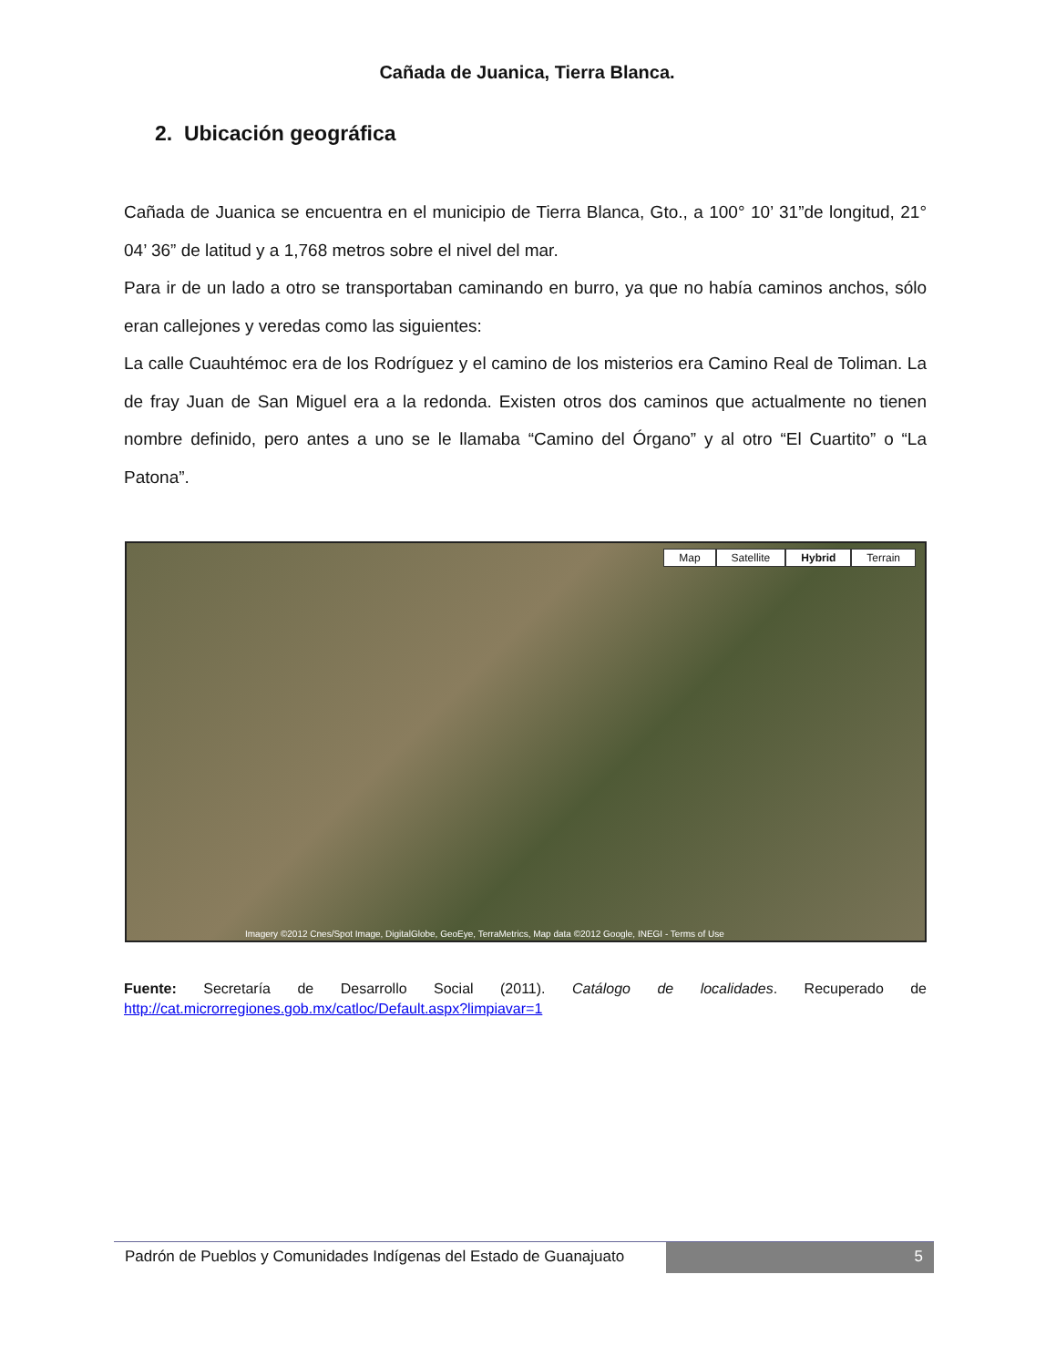Cañada de Juanica, Tierra Blanca.
2. Ubicación geográfica
Cañada de Juanica se encuentra en el municipio de Tierra Blanca, Gto., a 100° 10’ 31”de longitud, 21° 04’ 36” de latitud y a 1,768 metros sobre el nivel del mar.
Para ir de un lado a otro se transportaban caminando en burro, ya que no había caminos anchos, sólo eran callejones y veredas como las siguientes:
La calle Cuauhtémoc era de los Rodríguez y el camino de los misterios era Camino Real de Toliman. La de fray Juan de San Miguel era a la redonda. Existen otros dos caminos que actualmente no tienen nombre definido, pero antes a uno se le llamaba “Camino del Órgano” y al otro “El Cuartito” o “La Patona”.
Map Satellite Hybrid Terrain
Imagery ©2012 Cnes/Spot Image, DigitalGlobe, GeoEye, TerraMetrics, Map data ©2012 Google, INEGI - Terms of Use
Fuente: Secretaría de Desarrollo Social (2011). Catálogo de localidades. Recuperado de http://cat.microrregiones.gob.mx/catloc/Default.aspx?limpiavar=1
Padrón de Pueblos y Comunidades Indígenas del Estado de Guanajuato
5